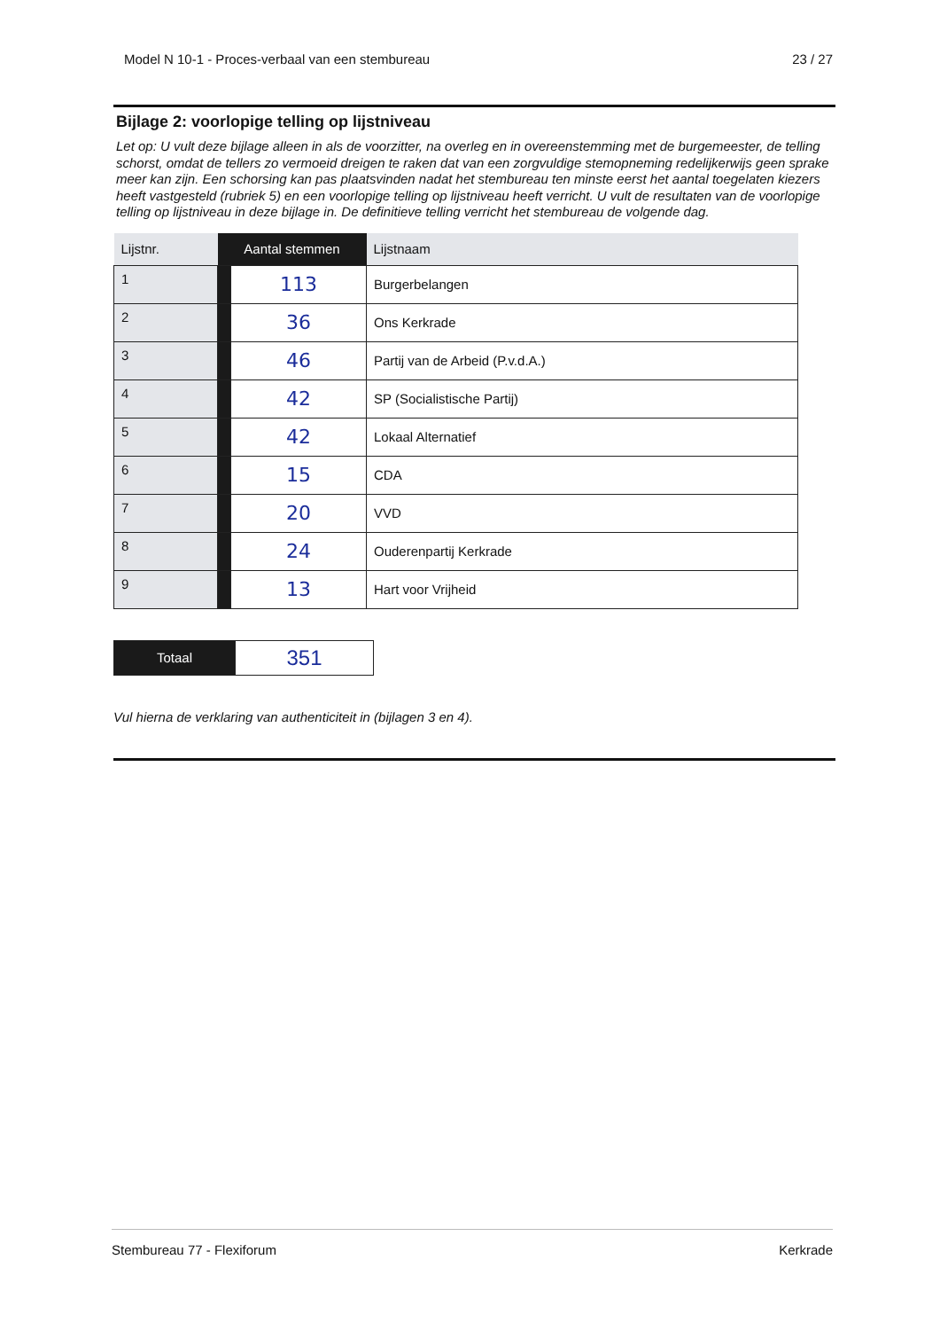Model N 10-1 - Proces-verbaal van een stembureau 23 / 27
Bijlage 2: voorlopige telling op lijstniveau
Let op: U vult deze bijlage alleen in als de voorzitter, na overleg en in overeenstemming met de burgemeester, de telling schorst, omdat de tellers zo vermoeid dreigen te raken dat van een zorgvuldige stemopneming redelijkerwijs geen sprake meer kan zijn. Een schorsing kan pas plaatsvinden nadat het stembureau ten minste eerst het aantal toegelaten kiezers heeft vastgesteld (rubriek 5) en een voorlopige telling op lijstniveau heeft verricht. U vult de resultaten van de voorlopige telling op lijstniveau in deze bijlage in. De definitieve telling verricht het stembureau de volgende dag.
| Lijstnr. | Aantal stemmen | | Lijstnaam |
| --- | --- | --- | --- |
| 1 | | 113 | Burgerbelangen |
| 2 | | 36 | Ons Kerkrade |
| 3 | | 46 | Partij van de Arbeid (P.v.d.A.) |
| 4 | | 42 | SP (Socialistische Partij) |
| 5 | | 42 | Lokaal Alternatief |
| 6 | | 15 | CDA |
| 7 | | 20 | VVD |
| 8 | | 24 | Ouderenpartij Kerkrade |
| 9 | | 13 | Hart voor Vrijheid |
| Totaal | 351 |
Vul hierna de verklaring van authenticiteit in (bijlagen 3 en 4).
Stembureau 77 - Flexiforum Kerkrade